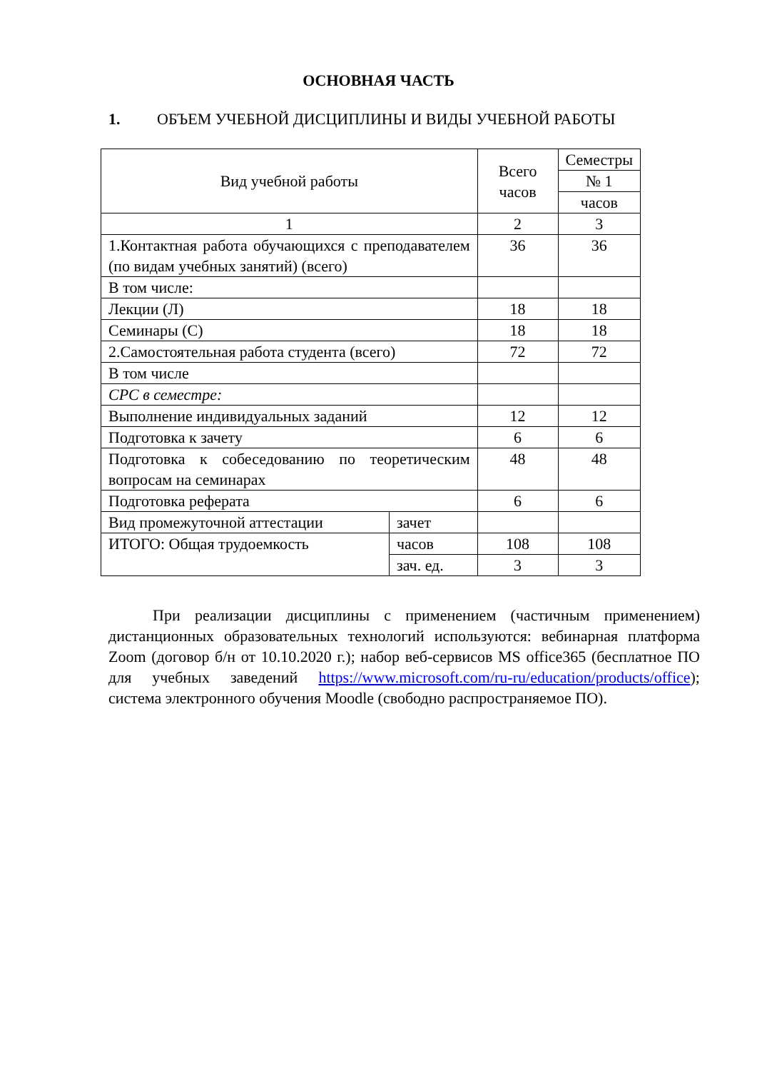ОСНОВНАЯ ЧАСТЬ
1. ОБЪЕМ УЧЕБНОЙ ДИСЦИПЛИНЫ И ВИДЫ УЧЕБНОЙ РАБОТЫ
| Вид учебной работы | | Всего часов | Семестры |
| | | | № 1 |
| | | | часов |
| 1 | | 2 | 3 |
| 1.Контактная работа обучающихся с преподавателем (по видам учебных занятий) (всего) | | 36 | 36 |
| В том числе: | | | |
| Лекции (Л) | | 18 | 18 |
| Семинары (С) | | 18 | 18 |
| 2.Самостоятельная работа студента (всего) | | 72 | 72 |
| В том числе | | | |
| СРС в семестре: | | | |
| Выполнение индивидуальных заданий | | 12 | 12 |
| Подготовка к зачету | | 6 | 6 |
| Подготовка к собеседованию по теоретическим вопросам на семинарах | | 48 | 48 |
| Подготовка реферата | | 6 | 6 |
| Вид промежуточной аттестации | зачет | | |
| ИТОГО: Общая трудоемкость | часов | 108 | 108 |
| | зач. ед. | 3 | 3 |
При реализации дисциплины с применением (частичным применением) дистанционных образовательных технологий используются: вебинарная платформа Zoom (договор б/н от 10.10.2020 г.); набор веб-сервисов MS office365 (бесплатное ПО для учебных заведений https://www.microsoft.com/ru-ru/education/products/office); система электронного обучения Moodle (свободно распространяемое ПО).